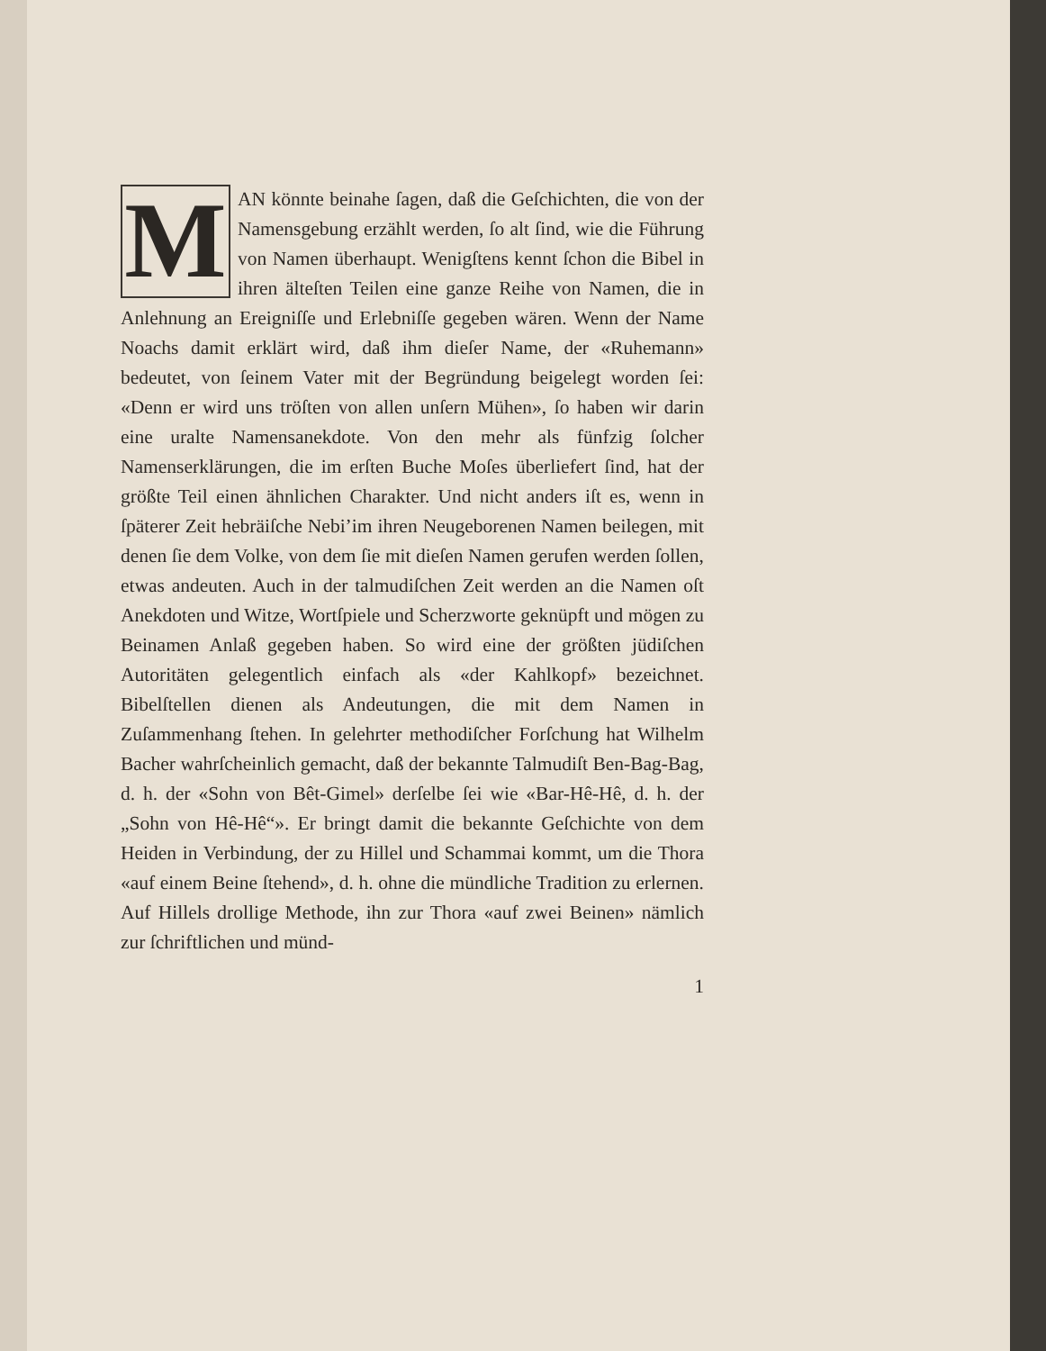MAN könnte beinahe ſagen, daß die Geſchichten, die von der Namensgebung erzählt werden, ſo alt ſind, wie die Führung von Namen überhaupt. Wenigſtens kennt ſchon die Bibel in ihren älteſten Teilen eine ganze Reihe von Namen, die in Anlehnung an Ereigniſſe und Erlebniſſe gegeben wären. Wenn der Name Noachs damit erklärt wird, daß ihm dieſer Name, der «Ruhemann» bedeutet, von ſeinem Vater mit der Begründung beigelegt worden ſei: «Denn er wird uns tröſten von allen unſern Mühen», ſo haben wir darin eine uralte Namensanekdote. Von den mehr als fünfzig ſolcher Namenserklärungen, die im erſten Buche Moſes überliefert ſind, hat der größte Teil einen ähnlichen Charakter. Und nicht anders iſt es, wenn in ſpäterer Zeit hebräiſche Nebi’im ihren Neugeborenen Namen beilegen, mit denen ſie dem Volke, von dem ſie mit dieſen Namen gerufen werden ſollen, etwas andeuten. Auch in der talmudiſchen Zeit werden an die Namen oſt Anekdoten und Witze, Wortſpiele und Scherzworte geknüpft und mögen zu Beinamen Anlaß gegeben haben. So wird eine der größten jüdiſchen Autoritäten gelegentlich einfach als «der Kahlkopf» bezeichnet. Bibelſtellen dienen als Andeutungen, die mit dem Namen in Zuſammenhang ſtehen. In gelehrter methodiſcher Forſchung hat Wilhelm Bacher wahrſcheinlich gemacht, daß der bekannte Talmudiſt Ben-Bag-Bag, d. h. der «Sohn von Bêt-Gimel» derſelbe ſei wie «Bar-Hê-Hê, d. h. der „Sohn von Hê-Hê“». Er bringt damit die bekannte Geſchichte von dem Heiden in Verbindung, der zu Hillel und Schammai kommt, um die Thora «auf einem Beine ſtehend», d. h. ohne die mündliche Tradition zu erlernen. Auf Hillels drollige Methode, ihn zur Thora «auf zwei Beinen» nämlich zur ſchriftlichen und münd-
1